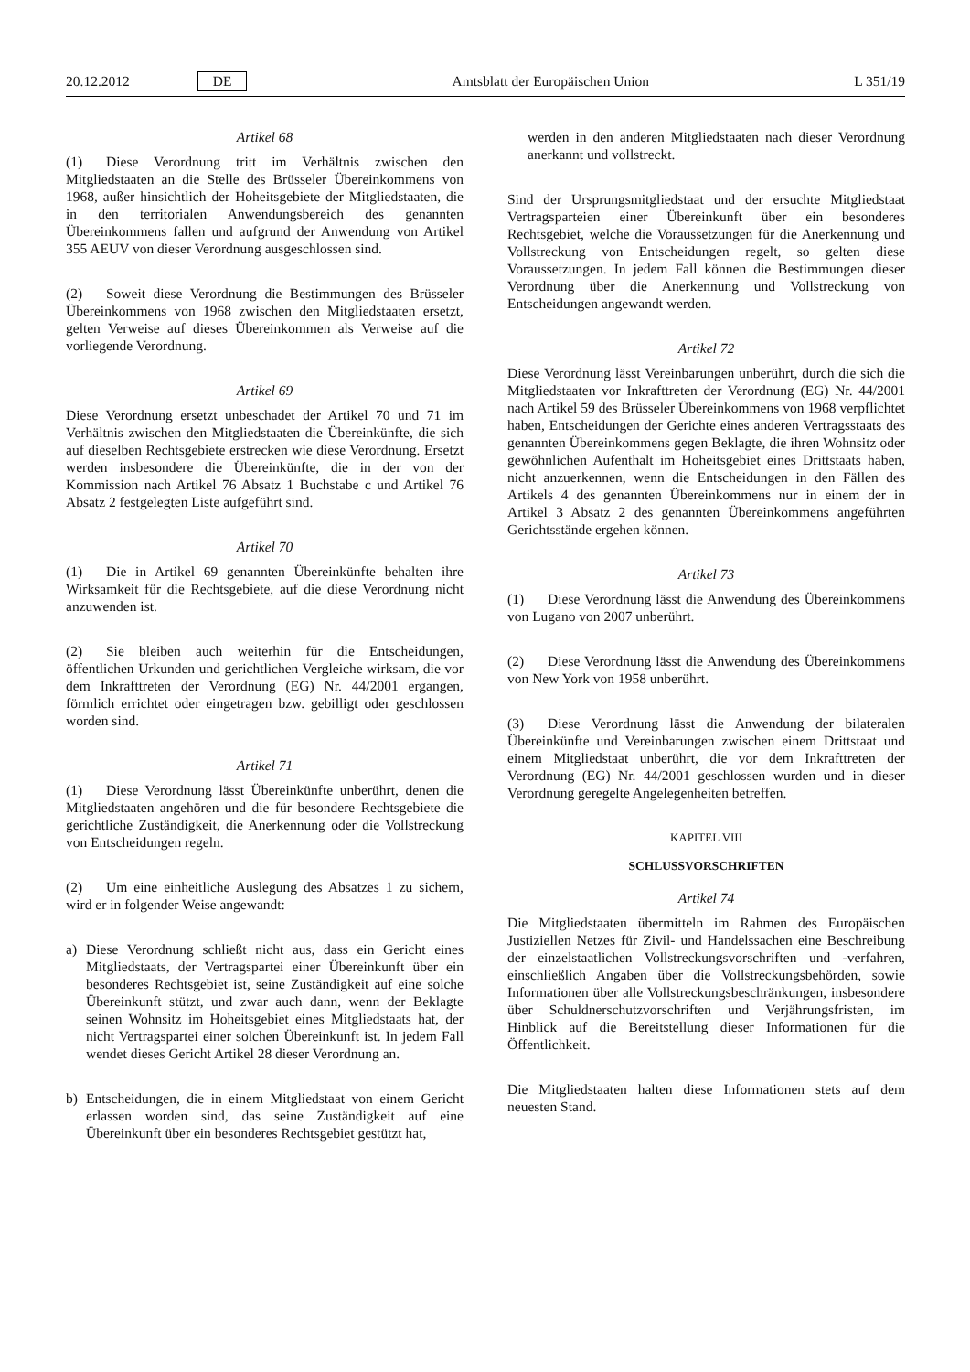20.12.2012 DE Amtsblatt der Europäischen Union L 351/19
Artikel 68
(1) Diese Verordnung tritt im Verhältnis zwischen den Mitgliedstaaten an die Stelle des Brüsseler Übereinkommens von 1968, außer hinsichtlich der Hoheitsgebiete der Mitgliedstaaten, die in den territorialen Anwendungsbereich des genannten Übereinkommens fallen und aufgrund der Anwendung von Artikel 355 AEUV von dieser Verordnung ausgeschlossen sind.
(2) Soweit diese Verordnung die Bestimmungen des Brüsseler Übereinkommens von 1968 zwischen den Mitgliedstaaten ersetzt, gelten Verweise auf dieses Übereinkommen als Verweise auf die vorliegende Verordnung.
Artikel 69
Diese Verordnung ersetzt unbeschadet der Artikel 70 und 71 im Verhältnis zwischen den Mitgliedstaaten die Übereinkünfte, die sich auf dieselben Rechtsgebiete erstrecken wie diese Verordnung. Ersetzt werden insbesondere die Übereinkünfte, die in der von der Kommission nach Artikel 76 Absatz 1 Buchstabe c und Artikel 76 Absatz 2 festgelegten Liste aufgeführt sind.
Artikel 70
(1) Die in Artikel 69 genannten Übereinkünfte behalten ihre Wirksamkeit für die Rechtsgebiete, auf die diese Verordnung nicht anzuwenden ist.
(2) Sie bleiben auch weiterhin für die Entscheidungen, öffentlichen Urkunden und gerichtlichen Vergleiche wirksam, die vor dem Inkrafttreten der Verordnung (EG) Nr. 44/2001 ergangen, förmlich errichtet oder eingetragen bzw. gebilligt oder geschlossen worden sind.
Artikel 71
(1) Diese Verordnung lässt Übereinkünfte unberührt, denen die Mitgliedstaaten angehören und die für besondere Rechtsgebiete die gerichtliche Zuständigkeit, die Anerkennung oder die Vollstreckung von Entscheidungen regeln.
(2) Um eine einheitliche Auslegung des Absatzes 1 zu sichern, wird er in folgender Weise angewandt:
a) Diese Verordnung schließt nicht aus, dass ein Gericht eines Mitgliedstaats, der Vertragspartei einer Übereinkunft über ein besonderes Rechtsgebiet ist, seine Zuständigkeit auf eine solche Übereinkunft stützt, und zwar auch dann, wenn der Beklagte seinen Wohnsitz im Hoheitsgebiet eines Mitgliedstaats hat, der nicht Vertragspartei einer solchen Übereinkunft ist. In jedem Fall wendet dieses Gericht Artikel 28 dieser Verordnung an.
b) Entscheidungen, die in einem Mitgliedstaat von einem Gericht erlassen worden sind, das seine Zuständigkeit auf eine Übereinkunft über ein besonderes Rechtsgebiet gestützt hat,
werden in den anderen Mitgliedstaaten nach dieser Verordnung anerkannt und vollstreckt.
Sind der Ursprungsmitgliedstaat und der ersuchte Mitgliedstaat Vertragsparteien einer Übereinkunft über ein besonderes Rechtsgebiet, welche die Voraussetzungen für die Anerkennung und Vollstreckung von Entscheidungen regelt, so gelten diese Voraussetzungen. In jedem Fall können die Bestimmungen dieser Verordnung über die Anerkennung und Vollstreckung von Entscheidungen angewandt werden.
Artikel 72
Diese Verordnung lässt Vereinbarungen unberührt, durch die sich die Mitgliedstaaten vor Inkrafttreten der Verordnung (EG) Nr. 44/2001 nach Artikel 59 des Brüsseler Übereinkommens von 1968 verpflichtet haben, Entscheidungen der Gerichte eines anderen Vertragsstaats des genannten Übereinkommens gegen Beklagte, die ihren Wohnsitz oder gewöhnlichen Aufenthalt im Hoheitsgebiet eines Drittstaats haben, nicht anzuerkennen, wenn die Entscheidungen in den Fällen des Artikels 4 des genannten Übereinkommens nur in einem der in Artikel 3 Absatz 2 des genannten Übereinkommens angeführten Gerichtsstände ergehen können.
Artikel 73
(1) Diese Verordnung lässt die Anwendung des Übereinkommens von Lugano von 2007 unberührt.
(2) Diese Verordnung lässt die Anwendung des Übereinkommens von New York von 1958 unberührt.
(3) Diese Verordnung lässt die Anwendung der bilateralen Übereinkünfte und Vereinbarungen zwischen einem Drittstaat und einem Mitgliedstaat unberührt, die vor dem Inkrafttreten der Verordnung (EG) Nr. 44/2001 geschlossen wurden und in dieser Verordnung geregelte Angelegenheiten betreffen.
KAPITEL VIII
SCHLUSSVORSCHRIFTEN
Artikel 74
Die Mitgliedstaaten übermitteln im Rahmen des Europäischen Justiziellen Netzes für Zivil- und Handelssachen eine Beschreibung der einzelstaatlichen Vollstreckungsvorschriften und -verfahren, einschließlich Angaben über die Vollstreckungsbehörden, sowie Informationen über alle Vollstreckungsbeschränkungen, insbesondere über Schuldnerschutzvorschriften und Verjährungsfristen, im Hinblick auf die Bereitstellung dieser Informationen für die Öffentlichkeit.
Die Mitgliedstaaten halten diese Informationen stets auf dem neuesten Stand.